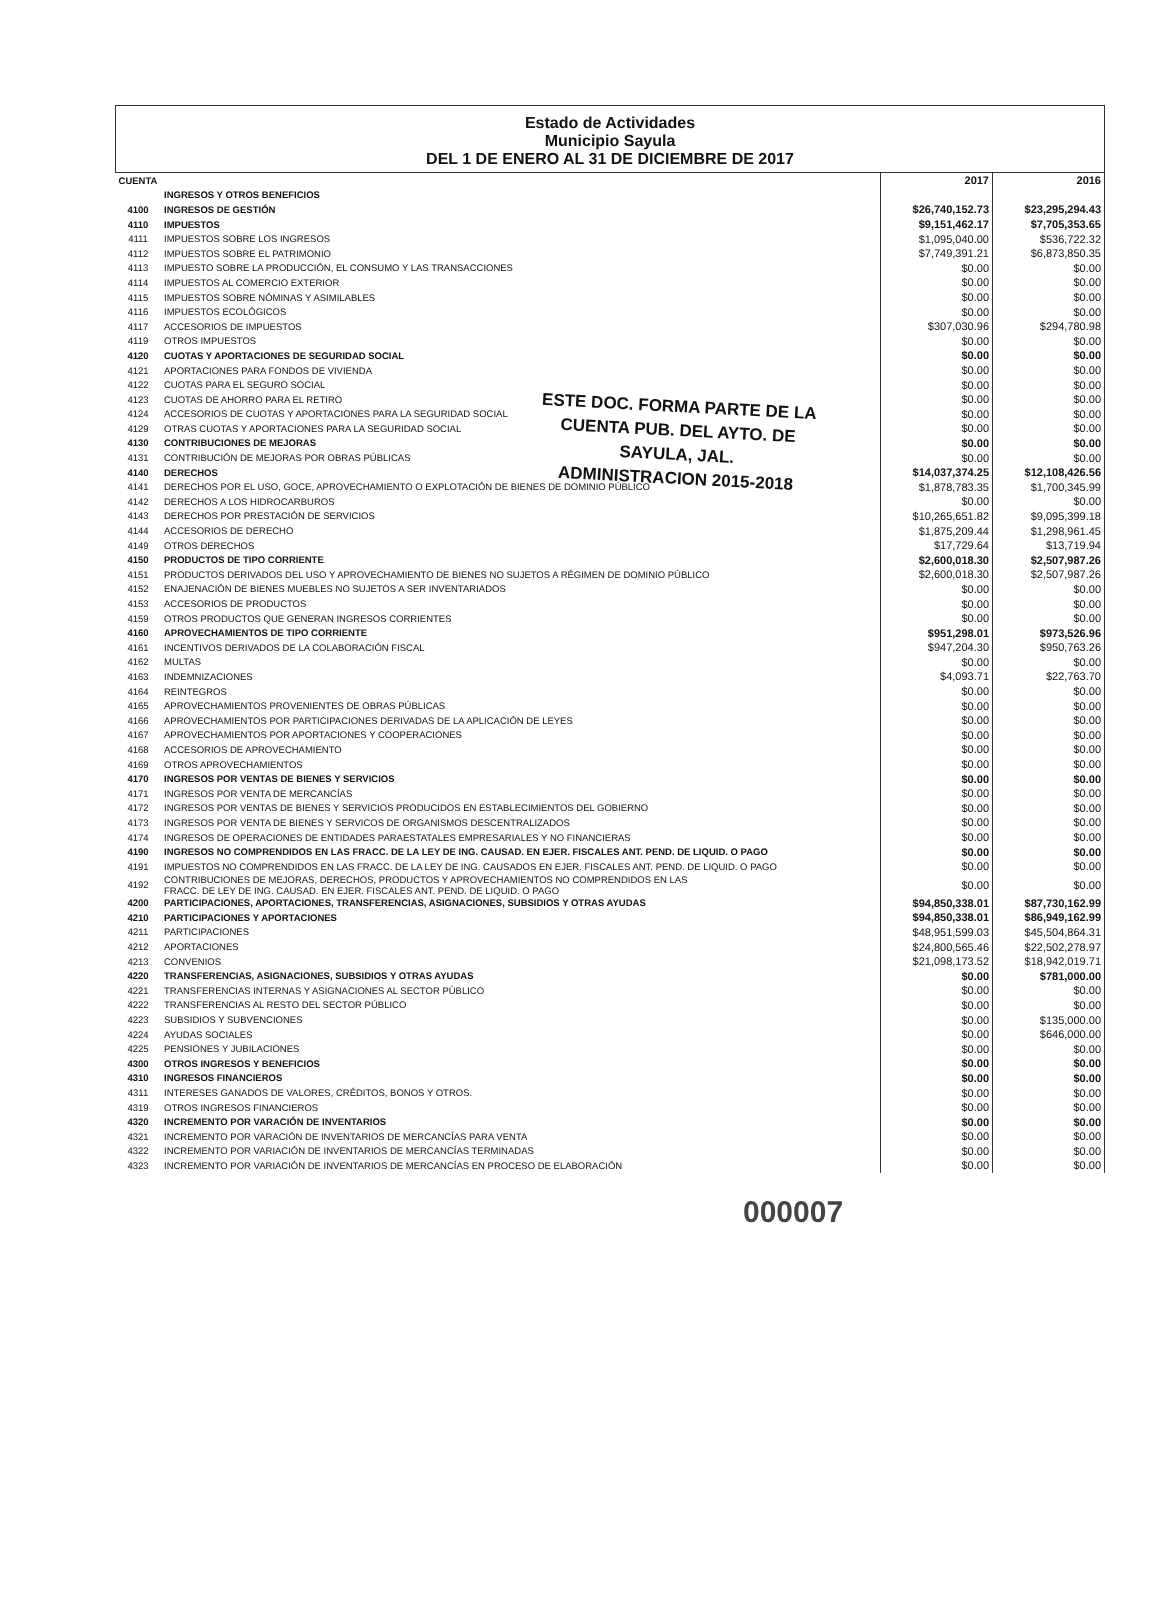Estado de Actividades
Municipio Sayula
DEL 1 DE ENERO AL 31 DE DICIEMBRE DE 2017
| CUENTA | | 2017 | 2016 |
| | INGRESOS Y OTROS BENEFICIOS | | |
| 4100 | INGRESOS DE GESTIÓN | $26,740,152.73 | $23,295,294.43 |
| 4110 | IMPUESTOS | $9,151,462.17 | $7,705,353.65 |
| 4111 | IMPUESTOS SOBRE LOS INGRESOS | $1,095,040.00 | $536,722.32 |
| 4112 | IMPUESTOS SOBRE EL PATRIMONIO | $7,749,391.21 | $6,873,850.35 |
| 4113 | IMPUESTO SOBRE LA PRODUCCIÓN, EL CONSUMO Y LAS TRANSACCIONES | $0.00 | $0.00 |
| 4114 | IMPUESTOS AL COMERCIO EXTERIOR | $0.00 | $0.00 |
| 4115 | IMPUESTOS SOBRE NÓMINAS Y ASIMILABLES | $0.00 | $0.00 |
| 4116 | IMPUESTOS ECOLÓGICOS | $0.00 | $0.00 |
| 4117 | ACCESORIOS DE IMPUESTOS | $307,030.96 | $294,780.98 |
| 4119 | OTROS IMPUESTOS | $0.00 | $0.00 |
| 4120 | CUOTAS Y APORTACIONES DE SEGURIDAD SOCIAL | $0.00 | $0.00 |
| 4121 | APORTACIONES PARA FONDOS DE VIVIENDA | $0.00 | $0.00 |
| 4122 | CUOTAS PARA EL SEGURO SOCIAL | $0.00 | $0.00 |
| 4123 | CUOTAS DE AHORRO PARA EL RETIRO | $0.00 | $0.00 |
| 4124 | ACCESORIOS DE CUOTAS Y APORTACIONES PARA LA SEGURIDAD SOCIAL | $0.00 | $0.00 |
| 4129 | OTRAS CUOTAS Y APORTACIONES PARA LA SEGURIDAD SOCIAL | $0.00 | $0.00 |
| 4130 | CONTRIBUCIONES DE MEJORAS | $0.00 | $0.00 |
| 4131 | CONTRIBUCIÓN DE MEJORAS POR OBRAS PÚBLICAS | $0.00 | $0.00 |
| 4140 | DERECHOS | $14,037,374.25 | $12,108,426.56 |
| 4141 | DERECHOS POR EL USO, GOCE, APROVECHAMIENTO O EXPLOTACIÓN DE BIENES DE DOMINIO PÚBLICO | $1,878,783.35 | $1,700,345.99 |
| 4142 | DERECHOS A LOS HIDROCARBUROS | $0.00 | $0.00 |
| 4143 | DERECHOS POR PRESTACIÓN DE SERVICIOS | $10,265,651.82 | $9,095,399.18 |
| 4144 | ACCESORIOS DE DERECHO | $1,875,209.44 | $1,298,961.45 |
| 4149 | OTROS DERECHOS | $17,729.64 | $13,719.94 |
| 4150 | PRODUCTOS DE TIPO CORRIENTE | $2,600,018.30 | $2,507,987.26 |
| 4151 | PRODUCTOS DERIVADOS DEL USO Y APROVECHAMIENTO DE BIENES NO SUJETOS A RÉGIMEN DE DOMINIO PÚBLICO | $2,600,018.30 | $2,507,987.26 |
| 4152 | ENAJENACIÓN DE BIENES MUEBLES NO SUJETOS A SER INVENTARIADOS | $0.00 | $0.00 |
| 4153 | ACCESORIOS DE PRODUCTOS | $0.00 | $0.00 |
| 4159 | OTROS PRODUCTOS QUE GENERAN INGRESOS CORRIENTES | $0.00 | $0.00 |
| 4160 | APROVECHAMIENTOS DE TIPO CORRIENTE | $951,298.01 | $973,526.96 |
| 4161 | INCENTIVOS DERIVADOS DE LA COLABORACIÓN FISCAL | $947,204.30 | $950,763.26 |
| 4162 | MULTAS | $0.00 | $0.00 |
| 4163 | INDEMNIZACIONES | $4,093.71 | $22,763.70 |
| 4164 | REINTEGROS | $0.00 | $0.00 |
| 4165 | APROVECHAMIENTOS PROVENIENTES DE OBRAS PÚBLICAS | $0.00 | $0.00 |
| 4166 | APROVECHAMIENTOS POR PARTICIPACIONES DERIVADAS DE LA APLICACIÓN DE LEYES | $0.00 | $0.00 |
| 4167 | APROVECHAMIENTOS POR APORTACIONES Y COOPERACIONES | $0.00 | $0.00 |
| 4168 | ACCESORIOS DE APROVECHAMIENTO | $0.00 | $0.00 |
| 4169 | OTROS APROVECHAMIENTOS | $0.00 | $0.00 |
| 4170 | INGRESOS POR VENTAS DE BIENES Y SERVICIOS | $0.00 | $0.00 |
| 4171 | INGRESOS POR VENTA DE MERCANCÍAS | $0.00 | $0.00 |
| 4172 | INGRESOS POR VENTAS DE BIENES Y SERVICIOS PRODUCIDOS EN ESTABLECIMIENTOS DEL GOBIERNO | $0.00 | $0.00 |
| 4173 | INGRESOS POR VENTA DE BIENES Y SERVICOS DE ORGANISMOS DESCENTRALIZADOS | $0.00 | $0.00 |
| 4174 | INGRESOS DE OPERACIONES DE ENTIDADES PARAESTATALES EMPRESARIALES Y NO FINANCIERAS | $0.00 | $0.00 |
| 4190 | INGRESOS NO COMPRENDIDOS EN LAS FRACC. DE LA LEY DE ING. CAUSAD. EN EJER. FISCALES ANT. PEND. DE LIQUID. O PAGO | $0.00 | $0.00 |
| 4191 | IMPUESTOS NO COMPRENDIDOS EN LAS FRACC. DE LA LEY DE ING. CAUSADOS EN EJER. FISCALES ANT. PEND. DE LIQUID. O PAGO | $0.00 | $0.00 |
| 4192 | CONTRIBUCIONES DE MEJORAS, DERECHOS, PRODUCTOS Y APROVECHAMIENTOS NO COMPRENDIDOS EN LAS FRACC. DE LEY DE ING. CAUSAD. EN EJER. FISCALES ANT. PEND. DE LIQUID. O PAGO | $0.00 | $0.00 |
| 4200 | PARTICIPACIONES, APORTACIONES, TRANSFERENCIAS, ASIGNACIONES, SUBSIDIOS Y OTRAS AYUDAS | $94,850,338.01 | $87,730,162.99 |
| 4210 | PARTICIPACIONES Y APORTACIONES | $94,850,338.01 | $86,949,162.99 |
| 4211 | PARTICIPACIONES | $48,951,599.03 | $45,504,864.31 |
| 4212 | APORTACIONES | $24,800,565.46 | $22,502,278.97 |
| 4213 | CONVENIOS | $21,098,173.52 | $18,942,019.71 |
| 4220 | TRANSFERENCIAS, ASIGNACIONES, SUBSIDIOS Y OTRAS AYUDAS | $0.00 | $781,000.00 |
| 4221 | TRANSFERENCIAS INTERNAS Y ASIGNACIONES AL SECTOR PÚBLICO | $0.00 | $0.00 |
| 4222 | TRANSFERENCIAS AL RESTO DEL SECTOR PÚBLICO | $0.00 | $0.00 |
| 4223 | SUBSIDIOS Y SUBVENCIONES | $0.00 | $135,000.00 |
| 4224 | AYUDAS SOCIALES | $0.00 | $646,000.00 |
| 4225 | PENSIONES Y JUBILACIONES | $0.00 | $0.00 |
| 4300 | OTROS INGRESOS Y BENEFICIOS | $0.00 | $0.00 |
| 4310 | INGRESOS FINANCIEROS | $0.00 | $0.00 |
| 4311 | INTERESES GANADOS DE VALORES, CRÉDITOS, BONOS Y OTROS. | $0.00 | $0.00 |
| 4319 | OTROS INGRESOS FINANCIEROS | $0.00 | $0.00 |
| 4320 | INCREMENTO POR VARACIÓN DE INVENTARIOS | $0.00 | $0.00 |
| 4321 | INCREMENTO POR VARACIÓN DE INVENTARIOS DE MERCANCÍAS PARA VENTA | $0.00 | $0.00 |
| 4322 | INCREMENTO POR VARIACIÓN DE INVENTARIOS DE MERCANCÍAS TERMINADAS | $0.00 | $0.00 |
| 4323 | INCREMENTO POR VARIACIÓN DE INVENTARIOS DE MERCANCÍAS EN PROCESO DE ELABORACIÓN | $0.00 | $0.00 |
ESTE DOC. FORMA PARTE DE LA
CUENTA PUB. DEL AYTO. DE
SAYULA, JAL.
ADMINISTRACION 2015-2018
000007